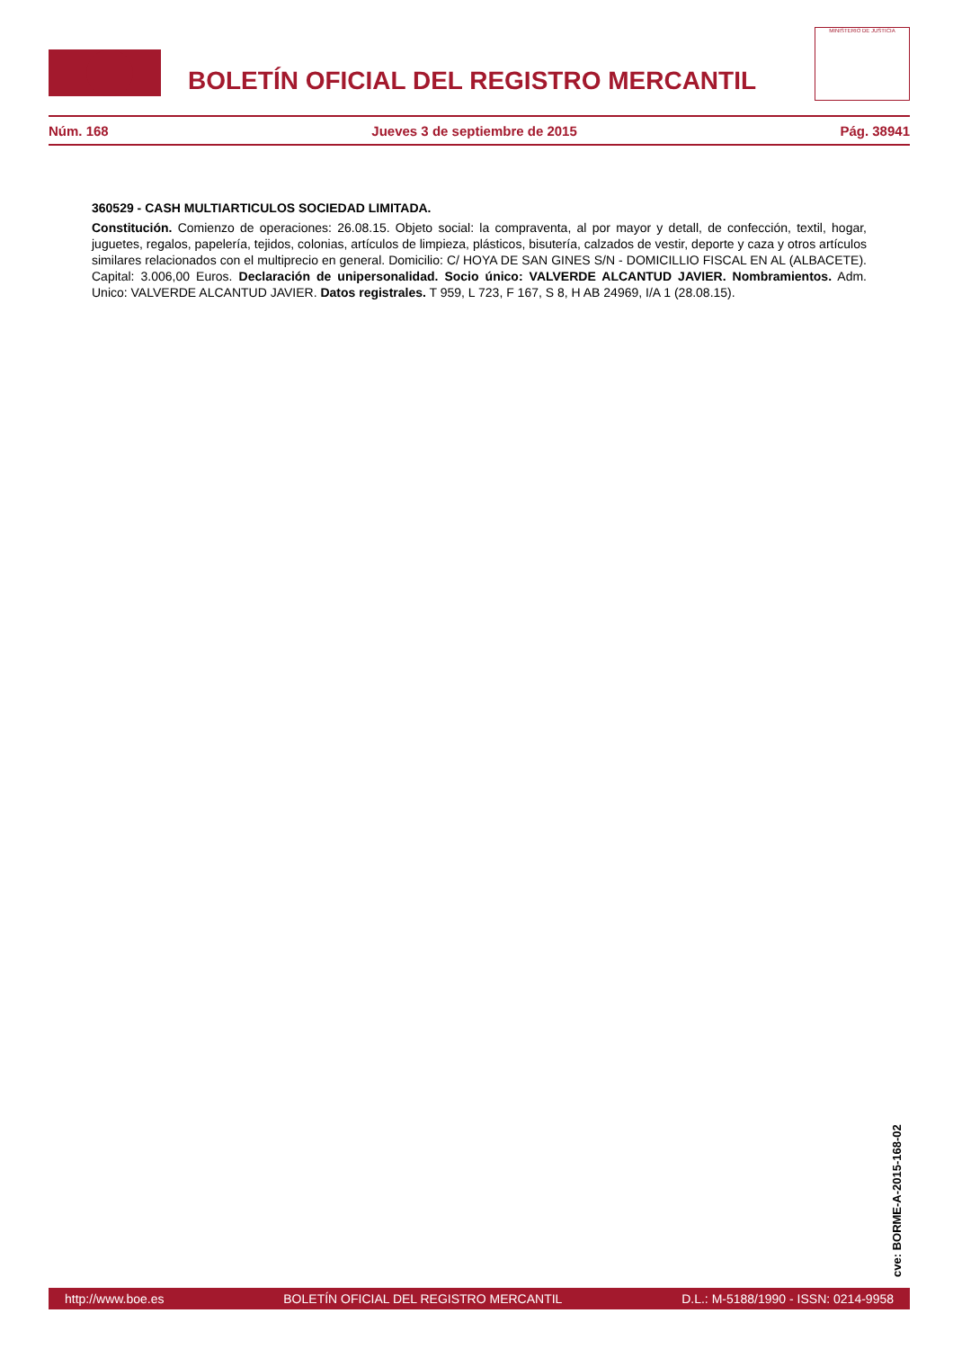BOLETÍN OFICIAL DEL REGISTRO MERCANTIL
MINISTERIO DE JUSTICIA
Núm. 168 Jueves 3 de septiembre de 2015 Pág. 38941
360529 - CASH MULTIARTICULOS SOCIEDAD LIMITADA.
Constitución. Comienzo de operaciones: 26.08.15. Objeto social: la compraventa, al por mayor y detall, de confección, textil, hogar, juguetes, regalos, papelería, tejidos, colonias, artículos de limpieza, plásticos, bisutería, calzados de vestir, deporte y caza y otros artículos similares relacionados con el multiprecio en general. Domicilio: C/ HOYA DE SAN GINES S/N - DOMICILLIO FISCAL EN AL (ALBACETE). Capital: 3.006,00 Euros. Declaración de unipersonalidad. Socio único: VALVERDE ALCANTUD JAVIER. Nombramientos. Adm. Unico: VALVERDE ALCANTUD JAVIER. Datos registrales. T 959, L 723, F 167, S 8, H AB 24969, I/A 1 (28.08.15).
cve: BORME-A-2015-168-02
http://www.boe.es BOLETÍN OFICIAL DEL REGISTRO MERCANTIL D.L.: M-5188/1990 - ISSN: 0214-9958